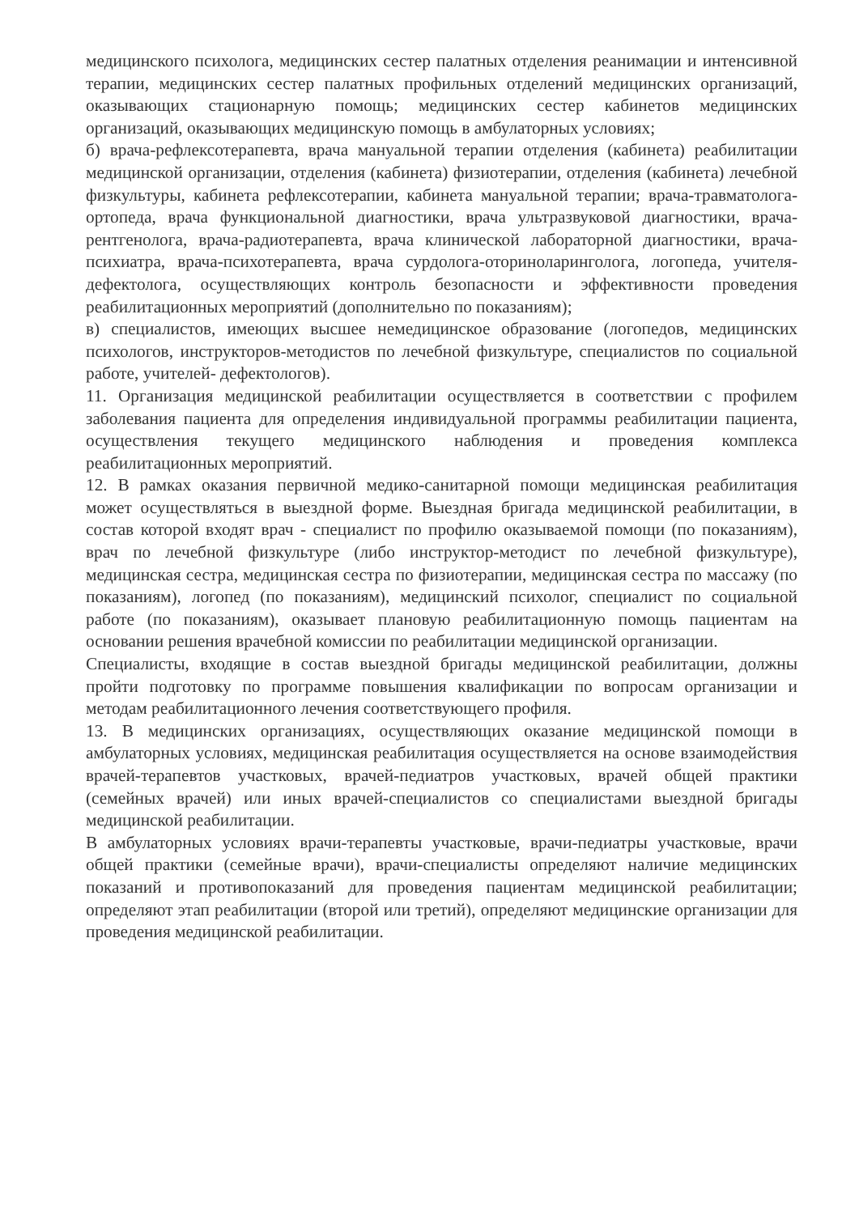медицинского психолога, медицинских сестер палатных отделения реанимации и интенсивной терапии, медицинских сестер палатных профильных отделений медицинских организаций, оказывающих стационарную помощь; медицинских сестер кабинетов медицинских организаций, оказывающих медицинскую помощь в амбулаторных условиях;
б) врача-рефлексотерапевта, врача мануальной терапии отделения (кабинета) реабилитации медицинской организации, отделения (кабинета) физиотерапии, отделения (кабинета) лечебной физкультуры, кабинета рефлексотерапии, кабинета мануальной терапии; врача-травматолога-ортопеда, врача функциональной диагностики, врача ультразвуковой диагностики, врача-рентгенолога, врача-радиотерапевта, врача клинической лабораторной диагностики, врача-психиатра, врача-психотерапевта, врача сурдолога-оториноларинголога, логопеда, учителя-дефектолога, осуществляющих контроль безопасности и эффективности проведения реабилитационных мероприятий (дополнительно по показаниям);
в) специалистов, имеющих высшее немедицинское образование (логопедов, медицинских психологов, инструкторов-методистов по лечебной физкультуре, специалистов по социальной работе, учителей- дефектологов).
11. Организация медицинской реабилитации осуществляется в соответствии с профилем заболевания пациента для определения индивидуальной программы реабилитации пациента, осуществления текущего медицинского наблюдения и проведения комплекса реабилитационных мероприятий.
12. В рамках оказания первичной медико-санитарной помощи медицинская реабилитация может осуществляться в выездной форме. Выездная бригада медицинской реабилитации, в состав которой входят врач - специалист по профилю оказываемой помощи (по показаниям), врач по лечебной физкультуре (либо инструктор-методист по лечебной физкультуре), медицинская сестра, медицинская сестра по физиотерапии, медицинская сестра по массажу (по показаниям), логопед (по показаниям), медицинский психолог, специалист по социальной работе (по показаниям), оказывает плановую реабилитационную помощь пациентам на основании решения врачебной комиссии по реабилитации медицинской организации.
Специалисты, входящие в состав выездной бригады медицинской реабилитации, должны пройти подготовку по программе повышения квалификации по вопросам организации и методам реабилитационного лечения соответствующего профиля.
13. В медицинских организациях, осуществляющих оказание медицинской помощи в амбулаторных условиях, медицинская реабилитация осуществляется на основе взаимодействия врачей-терапевтов участковых, врачей-педиатров участковых, врачей общей практики (семейных врачей) или иных врачей-специалистов со специалистами выездной бригады медицинской реабилитации.
В амбулаторных условиях врачи-терапевты участковые, врачи-педиатры участковые, врачи общей практики (семейные врачи), врачи-специалисты определяют наличие медицинских показаний и противопоказаний для проведения пациентам медицинской реабилитации; определяют этап реабилитации (второй или третий), определяют медицинские организации для проведения медицинской реабилитации.